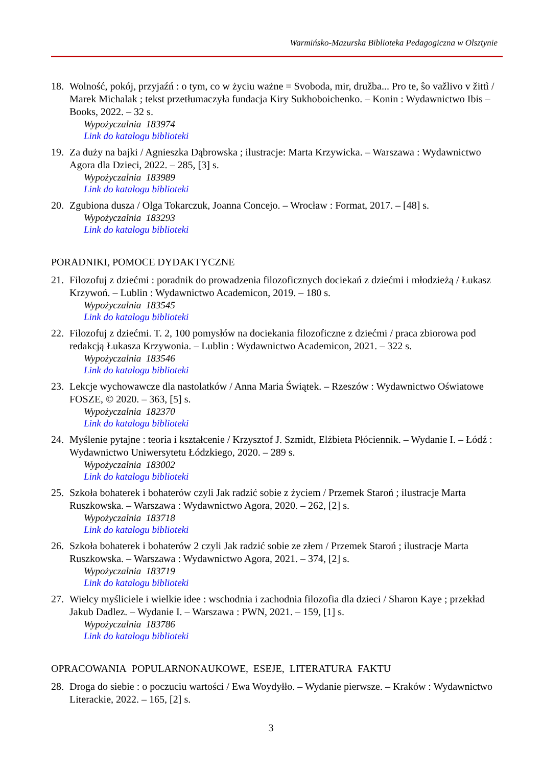Warmińsko-Mazurska Biblioteka Pedagogiczna w Olsztynie
18. Wolność, pokój, przyjaźń : o tym, co w życiu ważne = Svoboda, mir, družba... Pro te, ŝo važlivo v žittì / Marek Michalak ; tekst przetłumaczyła fundacja Kiry Sukhoboichenko. – Konin : Wydawnictwo Ibis – Books, 2022. – 32 s.
Wypożyczalnia 183974
Link do katalogu biblioteki
19. Za duży na bajki / Agnieszka Dąbrowska ; ilustracje: Marta Krzywicka. – Warszawa : Wydawnictwo Agora dla Dzieci, 2022. – 285, [3] s.
Wypożyczalnia 183989
Link do katalogu biblioteki
20. Zgubiona dusza / Olga Tokarczuk, Joanna Concejo. – Wrocław : Format, 2017. – [48] s.
Wypożyczalnia 183293
Link do katalogu biblioteki
PORADNIKI, POMOCE DYDAKTYCZNE
21. Filozofuj z dziećmi : poradnik do prowadzenia filozoficznych dociekań z dziećmi i młodzieżą / Łukasz Krzywoń. – Lublin : Wydawnictwo Academicon, 2019. – 180 s.
Wypożyczalnia 183545
Link do katalogu biblioteki
22. Filozofuj z dziećmi. T. 2, 100 pomysłów na dociekania filozoficzne z dziećmi / praca zbiorowa pod redakcją Łukasza Krzywonia. – Lublin : Wydawnictwo Academicon, 2021. – 322 s.
Wypożyczalnia 183546
Link do katalogu biblioteki
23. Lekcje wychowawcze dla nastolatków / Anna Maria Świątek. – Rzeszów : Wydawnictwo Oświatowe FOSZE, © 2020. – 363, [5] s.
Wypożyczalnia 182370
Link do katalogu biblioteki
24. Myślenie pytajne : teoria i kształcenie / Krzysztof J. Szmidt, Elżbieta Płóciennik. – Wydanie I. – Łódź : Wydawnictwo Uniwersytetu Łódzkiego, 2020. – 289 s.
Wypożyczalnia 183002
Link do katalogu biblioteki
25. Szkoła bohaterek i bohaterów czyli Jak radzić sobie z życiem / Przemek Staroń ; ilustracje Marta Ruszkowska. – Warszawa : Wydawnictwo Agora, 2020. – 262, [2] s.
Wypożyczalnia 183718
Link do katalogu biblioteki
26. Szkoła bohaterek i bohaterów 2 czyli Jak radzić sobie ze złem / Przemek Staroń ; ilustracje Marta Ruszkowska. – Warszawa : Wydawnictwo Agora, 2021. – 374, [2] s.
Wypożyczalnia 183719
Link do katalogu biblioteki
27. Wielcy myśliciele i wielkie idee : wschodnia i zachodnia filozofia dla dzieci / Sharon Kaye ; przekład Jakub Dadlez. – Wydanie I. – Warszawa : PWN, 2021. – 159, [1] s.
Wypożyczalnia 183786
Link do katalogu biblioteki
OPRACOWANIA POPULARNONAUKOWE, ESEJE, LITERATURA FAKTU
28. Droga do siebie : o poczuciu wartości / Ewa Woydyłło. – Wydanie pierwsze. – Kraków : Wydawnictwo Literackie, 2022. – 165, [2] s.
3